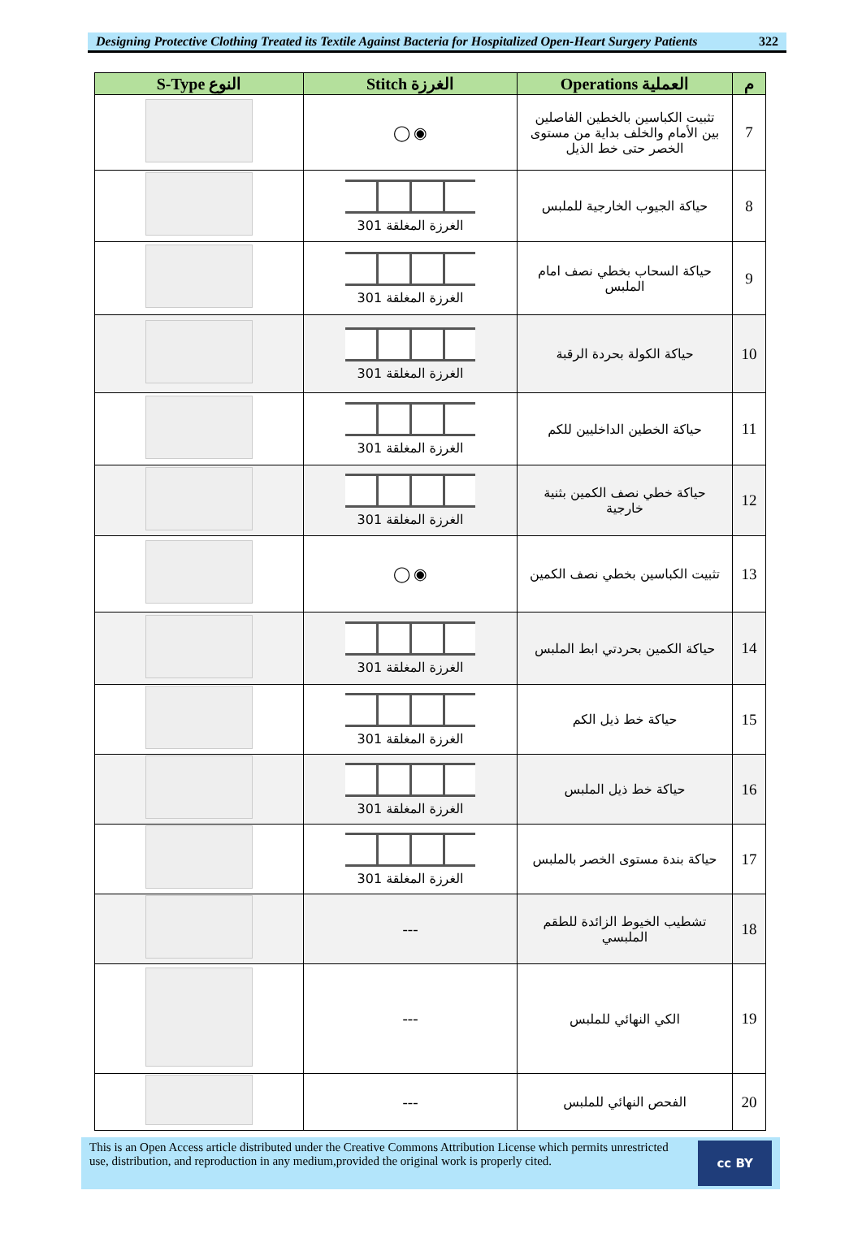Designing Protective Clothing Treated its Textile Against Bacteria for Hospitalized Open-Heart Surgery Patients 322
| S-Type النوع | Stitch الغرزة | Operations العملية | م |
| --- | --- | --- | --- |
| | ◯ ◉ | تثبيت الكباسين بالخطين الفاصلين بين الأمام والخلف بداية من مستوى الخصر حتى خط الذيل | 7 |
| | الغرزة المغلقة 301 | حياكة الجيوب الخارجية للملبس | 8 |
| | الغرزة المغلقة 301 | حياكة السحاب بخطي نصف امام الملبس | 9 |
| | الغرزة المغلقة 301 | حياكة الكولة بحردة الرقبة | 10 |
| | الغرزة المغلقة 301 | حياكة الخطين الداخليين للكم | 11 |
| | الغرزة المغلقة 301 | حياكة خطي نصف الكمين بثنية خارجية | 12 |
| | ◯ ◉ | تثبيت الكباسين بخطي نصف الكمين | 13 |
| | الغرزة المغلقة 301 | حياكة الكمين بحردتي ابط الملبس | 14 |
| | الغرزة المغلقة 301 | حياكة خط ذيل الكم | 15 |
| | الغرزة المغلقة 301 | حياكة خط ذيل الملبس | 16 |
| | الغرزة المغلقة 301 | حياكة بندة مستوى الخصر بالملبس | 17 |
| | --- | تشطيب الخيوط الزائدة للطقم الملبسي | 18 |
| | --- | الكي النهائي للملبس | 19 |
| | --- | الفحص النهائي للملبس | 20 |
This is an Open Access article distributed under the Creative Commons Attribution License which permits unrestricted use, distribution, and reproduction in any medium,provided the original work is properly cited.
cc BY